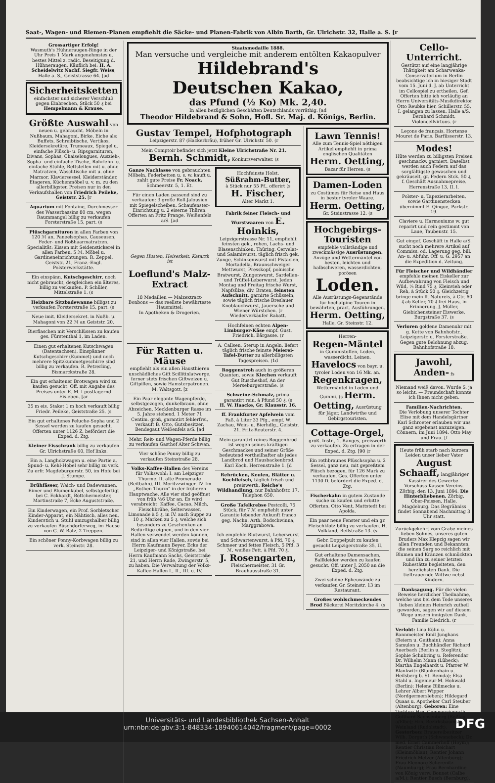Saat-, Wagen- und Riemen-Planen empfiehlt die Säcke- und Planen-Fabrik von Albin Barth, Gr. Ulrichstr. 32, Halle a. S. [r
Grossartiger Erfolg!
Wasmuth's Hühneraugen-Ringe in der Uhr Preis 1 Mark angenehmstes u. bestes Mittel z. radic. Beseitigung d. Hühneraugen. Käuflich bei: H. A. Scheidelwitz Nachf. Siegfr. Weiss, Halle a. S., Geiststrasse 64. [ad
Sicherheitsketten
einfachster und sicherer Verschluß gegen Einbrechen, Stück 50 ₰ bei Hempelmann & Krause.
Größte Auswahl von neuen u. gebraucht. Möbeln in Nußbaum, Mahagoni, Birke, Eiche als: Buffets, Schreibtische, Vertikos, Kleidersekretäre, Trumeaux, Spiegel u. einfache Plüsch- u. Ripsgarnituren, Divans, Sophas, Chaiselongues, Auszieh-, Sopha- und einfache Tische, Rohrlehn- u. einfache Stühle, Bettstellen mit u. ohne Matratzen, Waschtische mit u. ohne Marmor, Klaviersessel, Kleiderständer, Etageren, Küchenmöbel u. v. m. zu den allerbilligsten Preisen nur in den Verkaufshallen von Friedrich Peileke, Geiststr. 25. [r
Aquarium mit Fontaine, Durchmesser des Wasserbassins 80 cm, wegen Raummangel billig zu verkaufen Forsterstraße 15, part. (s
Plüschgarnituren in allen Farben von 120 ℳ an, Paneelsophas, Causeusen, Feder- und Roßhaarmatratzen. Specialität: Kissen mit Seidenstickerei in allen Farben, 5 ℳ. Möbel u. Gardineneinrichtungen. R. Zeppel, Geiststr. 21, Franz.-Engl. Polsterwerkstätte.
Ein einspänn. Kutschgeschirr, noch nicht gebraucht, desgleichen ein älteres, billig zu verkaufen. P. Schüler, Mittelstraße 1. (s
Heizbare Sitzbadewanne billigst zu verkaufen Forsterstraße 15, part. (s
Neue imit. Kleidersekret. in Nußb. u. Mahagoni von 22 ℳ an Geiststr. 20.
Bierflaschen mit Verschlüssen zu kaufen ges. Fürstenthal 1, im Laden.
Einen gut erhaltenen Kutschwagen (Batentachsen), Einspänner Kutschgeschirr (Kummet) und noch mehrere Spitzkummetgeschirre sind billig zu verkaufen. R. Petrerling, Bismarckstraße 28.
Ein gut erhaltener Brotwagen wird zu kaufen gesucht. Off. mit Angabe des Preises unter E. M. I postlagernd Eisleben. [ar
35 m eis. Staket 1 m hoch verkauft billig Friedr. Peileke, Geiststraße 25. (s
Ein gut erhaltenes Peluche-Sopha und 2 Sessel werden zu kaufen gesucht. Offerten unter 1126 Z. befördert die Exped. d. Ztg.
Kleiner Eisschrank billig zu verkaufen Gr. Ulrichstraße 60, Hof links.
Ein a. Langholzwagen u. eine Partie a. Spund- u. Kehl-Hobel sehr billig zu verk. Zu erfr. Magdeburgerstr. 50, im Hofe bei J. Stumpe.
Brühfässer, Waich- und Badewannen, Eimer und Blumenkübel, selbstgefertigt bei C. Eckhardt, Böttchermeister, Martinstraße 7, Ecke Auguststraße.
Ein Kinderwagen, ein Prof. Sorbletscher Kinder-Apparat, ein Nähtisch, alles neu, Kinderstich u. Stuhl umzugshalber billig zu verkaufen Büschdorferweg, im Hause von G. W. Bätz, 2 Treppen.
Ein schöner Ponny-Korbwagen billig zu verk. Steinstr. 28.
Staatsmedaille 1888.
Man versuche und vergleiche mit anderem entölten Kakaopulver
Hildebrand's
Deutschen Kakao,
das Pfund (½ Ko) Mk. 2,40.
In allen bezüglichen Geschäften Deutschlands vorräthig. [ad
Theodor Hildebrand & Sohn, Hofl. Sr. Maj. d. Königs, Berlin.
Gustav Tempel, Hofphotograph
Leipzigerstr. 87 (Hackerbräu), früher Gr. Ulrichstr. 50. (r
Mein Comptoir befindet sich jetzt Kleine Ulrichstraße Nr. 21.
Bernh. Schmidt, Konkursverwalter. (s
Ganze Nachlasse von gebrauchten Möbeln, Federbetten u. s. w. kauft u. zahlt gute Preise Fr. Noack, Schmeerstr. 5, 1. Et.
Für einen Laden passend sind zu verkaufen: 3 große Roll-Jalousien mit Spiegelscheiben, Schaufenster-Einrichtung u. 2 eiserne Thüren. Offerten an Fritz Prange, Weißenfels a/S. [ad
Gegen Husten, Heiserkeit, Katarrh ist
Loeflund's Malz-Extract
18 Medaillen — Malzextract-Bonbons — das reellste bewährteste Hausmittel:
In Apotheken & Drogerien.
Für Ratten u. Mäuse
empfiehlt als ein allen Hausthieren unschädliches Gift Scillitinlatwerge, ferner stets frischen Giftweizen u. Giftpillen, sowie Hamsterpatronen. M. Waltsgott. [z
Ein Paar elegante Wagenpferde, selbstgezogen, dunkelbraun, ohne Abzeichen, Mecklenburger Rasse im 5. Jahre stehend, 1 Meter 71 Centim. groß, garantirt fehlerfrei, verkauft B. Otto, Gutsbesitzer, Bendegaut Weißenfels a/S. [ad
Mehr. Reit- und Wagen-Pferde billig zu verkaufen Gasthof Alter Schwan.
Vier schöne Ponny billig zu verkaufen Steinstraße 28.
Volks-Kaffee-Hallen des Vereins für Volkswohl: I. am Leipziger Thurme. II. alte Promenade (Reitbahn). III. Moritzzwinger. IV. Im „Rothen Thurm" in der früheren Hauptwache. Alle vier sind geöffnet von früh ½6 Uhr an. Es wird verabreicht: Kaffee, Cacao, Milch, Fleischbrühe, Selterwasser, Limonade à 5 ₰, in IV. auch Suppe zu 10 ₰. Marken zu 5 ₰, welche sich besonders zu Geschenken an Bedürftige eignen, und in den vier Hallen verwendet werden können, sind in allen vier Hallen, sowie bei Herrn Kaufmann Beyer, Ecke der Leipziger- und Königstraße, bei Herrn Kaufmann Sachs, Geiststraße 21, und Herrn Rade, Zwingerstr. 5, zu haben. Die Verwaltung der Volks-Kaffee-Hallen I., II., III. u. IV.
Hochfeinste Holst. Süßrahm-Butter,
à Stück nur 55 Pf., offerirt (s
H. Fischer,
Alter Markt 1.
Fabrik feiner Fleisch- und Wurstwaaren von E. Hoinkis,
Leipzigerstrasse Nr. 11, empfiehlt feinsten gek., rohen, Lachs- und Blasenschinken, Thüring. Cervelat- und Salamiwurst, täglich frisch gek. Zunge, Schinkenwurst mit Pistacien, Mortadella, Braunschweiger Mettwurst, Presskopf, polnische Bratwurst, Zungenwurst, Sardellen- und Trüffel-Leberwurst. Jeden Montag und Freitag frische Wurst, Napfsülze, div. Braten, feinsten Aufschnitt, garnirte Schüsseln, sowie täglich frische Breslauer Knoblauchwurst, Jauersche und Wiener Würstchen. [r Wiederverkäufer Rabatt.
Hochfeinen echten Alpen-Limburger-Käse empf. Gust. Friedrich, Bärgasse. (r
A. Callsen, Sterup in Angeln, liefert täglich frische feinste Meierei-Tafel-Butter zu allerbilligsten Tagespreisen. (1d
Roggenstroh auch in größeren Quanten, sowie Klechen verkauft Gut Ruscheshof, An der Merseburgerstraße. (s
Schweine-Schmalz, prima garantirt rein, à Pfund 50 ₰. (s
H. W. Haacke, Gr. Klausstr. 16.
ff. Frankfurter Apfelwein vom Faß, à Liter 33 Pfg., empf. W. Zachau, Wein- u. Bierhdlg., Geiststr. 21. Fritz-Reuterstr. 4.
Mein garantirt reines Roggenbrod ist wegen seines kräftigen Geschmackes und seiner Größe bedeutend vortheilhafter als jedes Landbrod und Hausbackenbrod. Karl Koch, Herrenstraße 1. [d
Rehrücken, Keulen, Blätter u. Kochfleisch, täglich frisch und preiswerth, Reiche's Wildhandlung, nur Bahnhofstr. 17. Telephon 650.
Große Tafelkrebse Postcolli, 75 Stück, für 7 ℳ empfiehlt unter Garantie lebender Ankunft franco geg. Nachn. Arth. Bodschwinna, Marggrabowa.
Ich empfehle Blutwurst, Leberwurst und Schwartenwurst, à Pfd. 70 ₰, Schmeer und fettes Fleisch, 5 Pfd. 3 ℳ, weißes Fett, à Pfd. 70 ₰.
J. Rosengarten, Fleischermeister, 31 Gr. Brauhausstraße 31.
Lawn Tennis!
Alle zum Tennis-Spiel nöthigen Artikel empfiehlt in prima englischen Qualitäten Herm. Oetting, Bazar für Herren. (s
Damen-Loden
zu Costümes für Reise und Haus in bester tyroler Waare. Herm. Oetting, Gr. Steinstrasse 12. (s
Hochgebirgs-Touristen
empfehle vollständige und zweckmässige Ausrüstungen. Anzüge und Wettermäntel von besten, leichten und halbschweren, wasserdichten, porösen Loden.
Alle Ausrüstungs-Gegenstände für hochalpine Touren in bewährten, pract. Ausführungen. Herm. Oetting, Halle, Gr. Steinstr. 12.
Herren-
Regen-Mäntel
in Gummistoffen, Loden, wasserdicht, Leinen. Havelocs von bayr. u. tyroler Loden von 16 Mk. an. Regenkragen, Wettermäntel in Loden und Gummi. (s Herm. Oetting, Ausrüstung für Jäger, Landwirthe und Gebirgstouristen.
Cottage-Orgel, größ. Instr., 1. Ranges, preiswerth zu verkaufen. Zu erfragen in der Exped. d. Ztg. [90 (r
Ein rothbraunes Plüschsopha u. 2 Sessel, ganz neu, mit gepreßtem Plüsch bezogen, für 126 Mark zu verkaufen. Ges. Offerten unter 1130 D. befördert die Exped. d. Ztg.
Fischerkahn in gutem Zustande suche zu kaufen und erbitte Offerten. Otto Vent, Mattstedt bei Apolda.
Ein paar neue Fenster und ein gr. Fleischklotz billig zu verkaufen. H. Volkland, Reilstraße 13. (s
Gebr. Doppelpult zu kaufen gesucht Leipzigerstraße 35, II.
Gut erhaltene Damensachen, Ballkleider werden zu kaufen gesucht. Off. unter J. 2050 an die Exped. d. Ztg.
Zwei schöne Epheuwände zu verkaufen Gr. Steinstr. 13 im Restaurant.
Großes wohlschmeckendes Brod Bäckerei Moritzkirche 4. (s
Cello-Unterricht.
Gestützt auf eine langjährige Thätigkeit am Scharwenka-Conservatorium in Berlin beabsichtige ich in hiesiger Stadt vom 15. Juni d. J. ab Unterricht im Cellospiel zu ertheilen. Gef. Offerten bitte ich vorläufig an Herrn Universitäts-Musikdirektor Otto Reubke hier, Schillerstr. 55, I. gelangen zu lassen. Halle a/S. Bernhard Schmidt, Violoncellvirtuos. (r
Leçons de français. Hortense Mouret de Paris. Barfüsserstr. 13.
Modes!
Hüte werden zu billigsten Preisen geschmackv. garniert. Daselbst werden auch Federn auf das sorgfältigste gewaschen und gekräuselt, gr. Federn Stck. 50 ₰, f. Geschäft Ausnahmepreise. Herrenstraße 13, II. l.
Polster- u. Tapezierarbeiten, sowie Gardinenstecken übernimmt E. Qinque, Parkstr. 19.
Claviere u. Harmoniums w. gut reparirt und rein gestimmt von Laue, Taubenstr. 15.
Gut eingef. Geschäft in Halle a/S. sucht noch mehrere Artikel auf Commiss. od. Lagerung geg. bill. An- u. Abfuhr. Off. u. G. 2957 an die Expedition d. Zeitung.
Für Fleischer und Wildhändler empfehle meinen Eiskeller zur Aufbewahrung von Fleisch und Wild, ¼ Rind 75 ₰, Kleinvieh oder Reh, à Stück 50 ₰. Gleichzeitig bringe mein ff. Natureis, à Ctr. 60 ₰ ab Keller, 70 ₰ frei Haus, in Erinnerung. J. Müller, Giebichensteiner Eiswerke, Burgstraße 37. (s
Verloren goldene Damenuhr mit g. Kette von Bahnhofstr., Leipzigerstr. u. Forsterstraße. Gegen gute Belohnung abzug. Bahnhofstraße 18.
Jawohl, Anden- fs
Niemand weiß davon. Wurde S. ja so leicht. — Freundschaft konnte ich Ihnen nicht geben.
Familien-Nachrichten.
Die Verlobung unserer Tochter Elise mit dem Handelsgärtner Karl Schroeter erlauben wir uns ganz ergebenst anzuzeigen. Cönnern, im Juni 1894. Otto May und Frau. [f
Heute früh starb nach kurzem Leiden unser lieber Vater August Schaaff, langjähriger Kassirer des Gewerbe-Vorschuss-Kassen-Vereins. Zörbig, den 13. Juni 1894. Die Hinterbliebenen. Zörbig, Ober-Peissen, Halle, Magdeburg. Das Begräbniss findet Sonnabend Nachmittag 3 Uhr statt.
Zurückgekehrt vom Grabe meines lieben Sohnes, unseres guten Bruders Max Klepzig sagen wir allen Freunden und Bekannten, die seinen Sarg so reichlich mit Blumen und Kränzen schmückten und ihn zu seiner letzten Ruhestätte begleiteten, den herzlichsten Dank. Die tieftrauernde Wittwe nebst Kindern.
Danksagung. Für die vielen Beweise herzlicher Theilnahme, welche uns bei dem Tode unseres lieben kleinen Heinrich zutheil geworden, sagen wir auf diesem Wege unsern innigsten Dank. Familie Diedrich. (r
Verlobt: Lina Kühn u. Bannmeister Emil Junghans (Beiern u. Geithain); Anna Samulon u. Buchhändler Richard Auerbach (Berlin u. Steglitz); Sophie Schubring u. Referendar Dr. Wilhelm Mann (Lübeck); Martha Engelhardt u. Pfarrer W. Blankwitz (Blankenhain u. Heilsberg b. St. Remda); Elsa Stahl u. Ingenieur M. Hohwald (Berlin); Helene Blümecke u. Lehrer Albert Wipper (Nordgermersleben); Hildegard Quaas u. Apotheker Carl Steuber (Altenburg). Geboren: Eine Tochter: Hrn. Commerzienrath Gotthard Sachsenberg (Roßlau a/Elbe); Hrn. Bezirksbaumstr. Weinland (Rudolstadt). Gestorben: Brauereibesitzer Wilh. Dorguth (Schwanebeck); Dr. med. Ernst Cammerhoff (Hoym); Rentier Christian Reichart (Kleinmöhlau); Rentier Johann Friedrich Metzer (Altenburg); Frau Eleonore Scherenitz (Naumburg); Frau Bernhardine von König verw. Bonnet (Calbe a/M.); Rentier Busch (Bernburg).
DFG Universitäts- und Landesbibliothek Sachsen-Anhalt
urn:nbn:de:gbv:3:1-848334-18940614042/fragment/page=0002